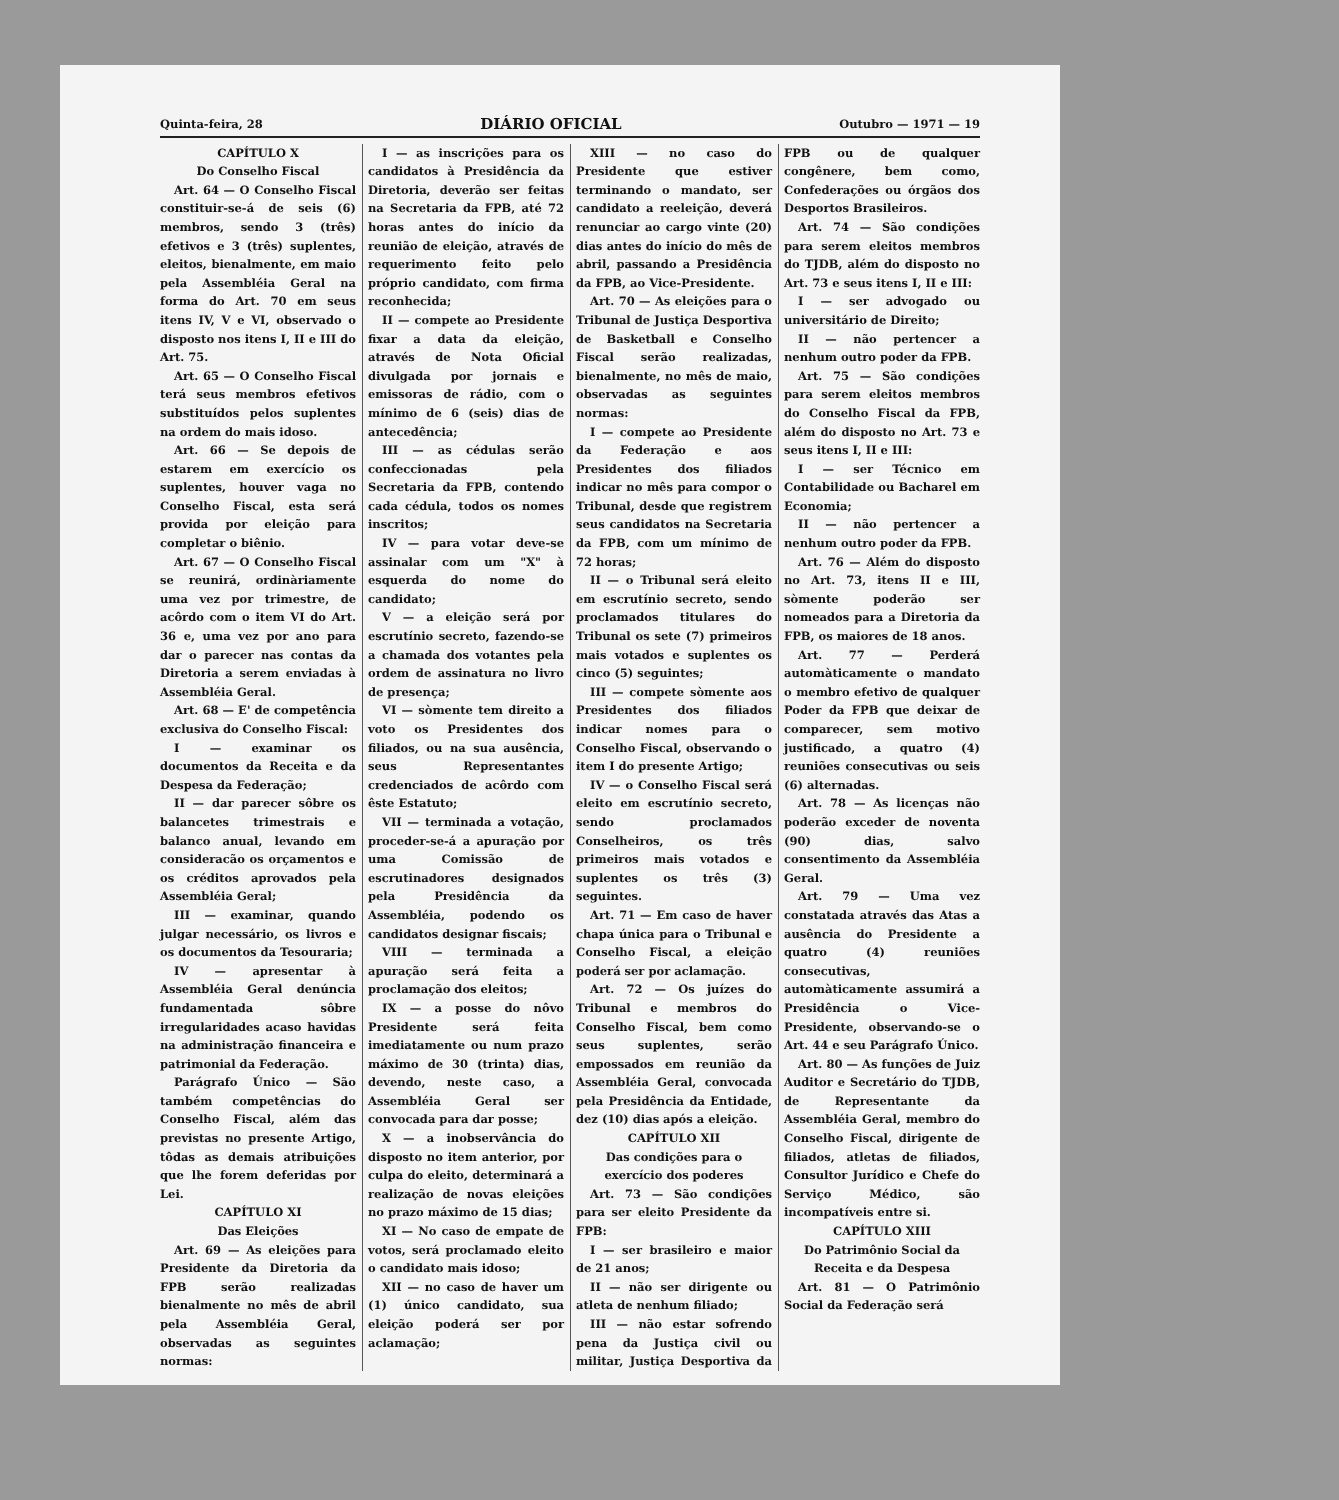Quinta-feira, 28 DIÁRIO OFICIAL Outubro — 1971 — 19
CAPÍTULO X
Do Conselho Fiscal
Art. 64 — O Conselho Fiscal constituir-se-á de seis (6) membros, sendo 3 (três) efetivos e 3 (três) suplentes, eleitos, bienalmente, em maio pela Assembléia Geral na forma do Art. 70 em seus itens IV, V e VI, observado o disposto nos itens I, II e III do Art. 75.
Art. 65 — O Conselho Fiscal terá seus membros efetivos substituídos pelos suplentes na ordem do mais idoso.
Art. 66 — Se depois de estarem em exercício os suplentes, houver vaga no Conselho Fiscal, esta será provida por eleição para completar o biênio.
Art. 67 — O Conselho Fiscal se reunirá, ordinàriamente uma vez por trimestre, de acôrdo com o item VI do Art. 36 e, uma vez por ano para dar o parecer nas contas da Diretoria a serem enviadas à Assembléia Geral.
Art. 68 — E' de competência exclusiva do Conselho Fiscal:
I — examinar os documentos da Receita e da Despesa da Federação;
II — dar parecer sôbre os balancetes trimestrais e balanco anual, levando em consideracão os orçamentos e os créditos aprovados pela Assembléia Geral;
III — examinar, quando julgar necessário, os livros e os documentos da Tesouraria;
IV — apresentar à Assembléia Geral denúncia fundamentada sôbre irregularidades acaso havidas na administração financeira e patrimonial da Federação.
Parágrafo Único — São também competências do Conselho Fiscal, além das previstas no presente Artigo, tôdas as demais atribuições que lhe forem deferidas por Lei.
CAPÍTULO XI
Das Eleições
Art. 69 — As eleições para Presidente da Diretoria da FPB serão realizadas bienalmente no mês de abril pela Assembléia Geral, observadas as seguintes normas:
I — as inscrições para os candidatos à Presidência da Diretoria, deverão ser feitas na Secretaria da FPB, até 72 horas antes do início da reunião de eleição, através de requerimento feito pelo próprio candidato, com firma reconhecida;
II — compete ao Presidente fixar a data da eleição, através de Nota Oficial divulgada por jornais e emissoras de rádio, com o mínimo de 6 (seis) dias de antecedência;
III — as cédulas serão confeccionadas pela Secretaria da FPB, contendo cada cédula, todos os nomes inscritos;
IV — para votar deve-se assinalar com um "X" à esquerda do nome do candidato;
V — a eleição será por escrutínio secreto, fazendo-se a chamada dos votantes pela ordem de assinatura no livro de presença;
VI — sòmente tem direito a voto os Presidentes dos filiados, ou na sua ausência, seus Representantes credenciados de acôrdo com êste Estatuto;
VII — terminada a votação, proceder-se-á a apuração por uma Comissão de escrutinadores designados pela Presidência da Assembléia, podendo os candidatos designar fiscais;
VIII — terminada a apuração será feita a proclamação dos eleitos;
IX — a posse do nôvo Presidente será feita imediatamente ou num prazo máximo de 30 (trinta) dias, devendo, neste caso, a Assembléia Geral ser convocada para dar posse;
X — a inobservância do disposto no item anterior, por culpa do eleito, determinará a realização de novas eleições no prazo máximo de 15 dias;
XI — No caso de empate de votos, será proclamado eleito o candidato mais idoso;
XII — no caso de haver um (1) único candidato, sua eleição poderá ser por aclamação;
XIII — no caso do Presidente que estiver terminando o mandato, ser candidato a reeleição, deverá renunciar ao cargo vinte (20) dias antes do início do mês de abril, passando a Presidência da FPB, ao Vice-Presidente.
Art. 70 — As eleições para o Tribunal de Justiça Desportiva de Basketball e Conselho Fiscal serão realizadas, bienalmente, no mês de maio, observadas as seguintes normas:
I — compete ao Presidente da Federação e aos Presidentes dos filiados indicar no mês para compor o Tribunal, desde que registrem seus candidatos na Secretaria da FPB, com um mínimo de 72 horas;
II — o Tribunal será eleito em escrutínio secreto, sendo proclamados titulares do Tribunal os sete (7) primeiros mais votados e suplentes os cinco (5) seguintes;
III — compete sòmente aos Presidentes dos filiados indicar nomes para o Conselho Fiscal, observando o item I do presente Artigo;
IV — o Conselho Fiscal será eleito em escrutínio secreto, sendo proclamados Conselheiros, os três primeiros mais votados e suplentes os três (3) seguintes.
Art. 71 — Em caso de haver chapa única para o Tribunal e Conselho Fiscal, a eleição poderá ser por aclamação.
Art. 72 — Os juízes do Tribunal e membros do Conselho Fiscal, bem como seus suplentes, serão empossados em reunião da Assembléia Geral, convocada pela Presidência da Entidade, dez (10) dias após a eleição.
CAPÍTULO XII
Das condições para o exercício dos poderes
Art. 73 — São condições para ser eleito Presidente da FPB:
I — ser brasileiro e maior de 21 anos;
II — não ser dirigente ou atleta de nenhum filiado;
III — não estar sofrendo pena da Justiça civil ou militar, Justiça Desportiva da FPB ou de qualquer congênere, bem como, Confederações ou órgãos dos Desportos Brasileiros.
Art. 74 — São condições para serem eleitos membros do TJDB, além do disposto no Art. 73 e seus itens I, II e III:
I — ser advogado ou universitário de Direito;
II — não pertencer a nenhum outro poder da FPB.
Art. 75 — São condições para serem eleitos membros do Conselho Fiscal da FPB, além do disposto no Art. 73 e seus itens I, II e III:
I — ser Técnico em Contabilidade ou Bacharel em Economia;
II — não pertencer a nenhum outro poder da FPB.
Art. 76 — Além do disposto no Art. 73, itens II e III, sòmente poderão ser nomeados para a Diretoria da FPB, os maiores de 18 anos.
Art. 77 — Perderá automàticamente o mandato o membro efetivo de qualquer Poder da FPB que deixar de comparecer, sem motivo justificado, a quatro (4) reuniões consecutivas ou seis (6) alternadas.
Art. 78 — As licenças não poderão exceder de noventa (90) dias, salvo consentimento da Assembléia Geral.
Art. 79 — Uma vez constatada através das Atas a ausência do Presidente a quatro (4) reuniões consecutivas, automàticamente assumirá a Presidência o Vice-Presidente, observando-se o Art. 44 e seu Parágrafo Único.
Art. 80 — As funções de Juiz Auditor e Secretário do TJDB, de Representante da Assembléia Geral, membro do Conselho Fiscal, dirigente de filiados, atletas de filiados, Consultor Jurídico e Chefe do Serviço Médico, são incompatíveis entre si.
CAPÍTULO XIII
Do Patrimônio Social da Receita e da Despesa
Art. 81 — O Patrimônio Social da Federação será